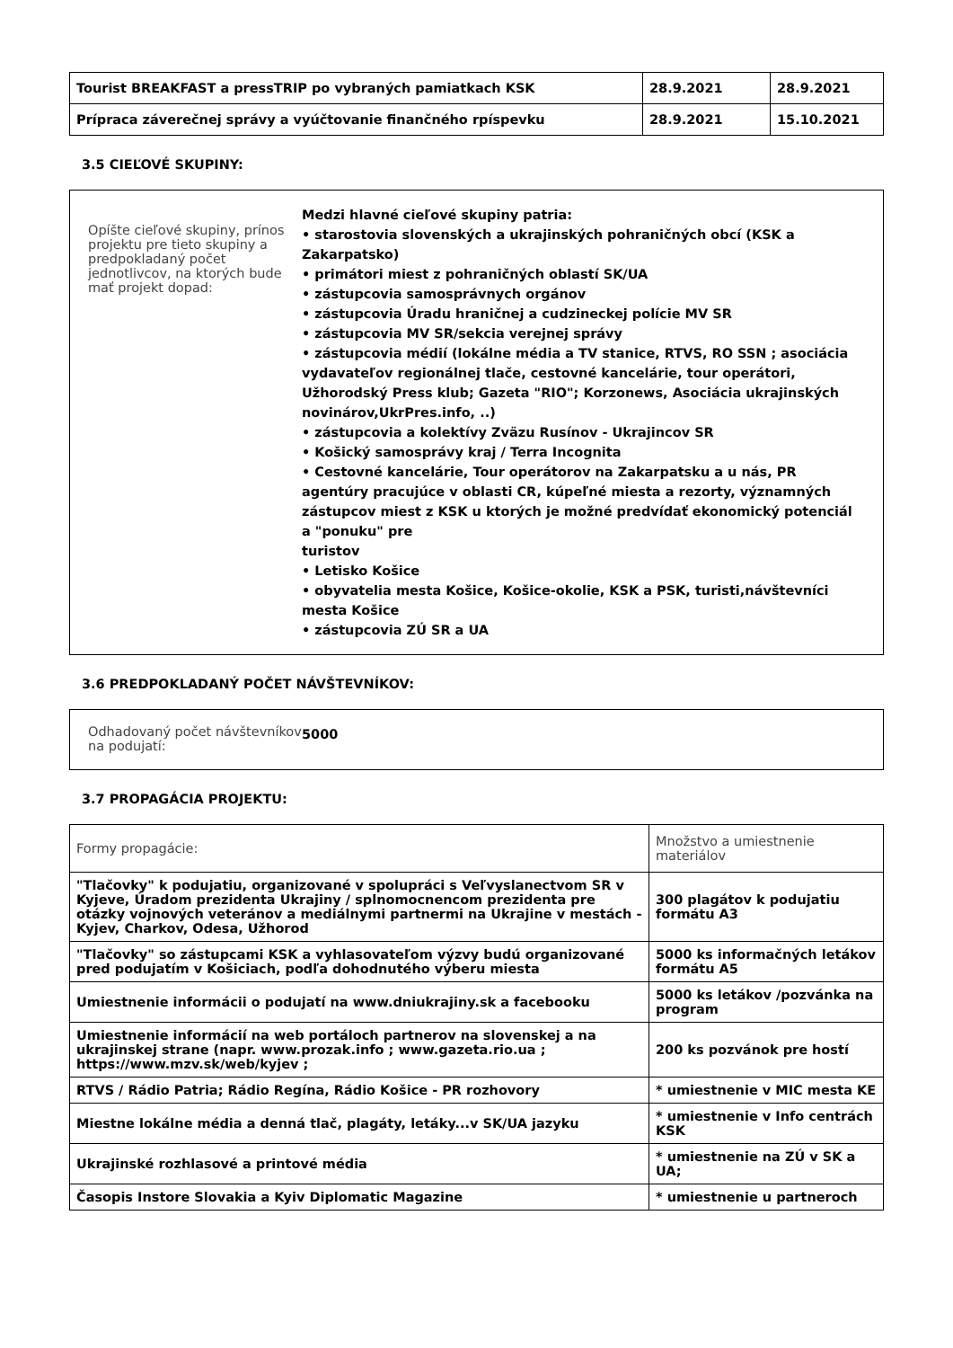| Tourist BREAKFAST a pressTRIP po vybraných pamiatkach KSK | 28.9.2021 | 28.9.2021 |
| Prípraca záverečnej správy a vyúčtovanie finančného rpíspevku | 28.9.2021 | 15.10.2021 |
3.5 CIEĽOVÉ SKUPINY:
Opíšte cieľové skupiny, prínos projektu pre tieto skupiny a predpokladaný počet jednotlivcov, na ktorých bude mať projekt dopad:
Medzi hlavné cieľové skupiny patria:
• starostovia slovenských a ukrajinských pohraničných obcí (KSK a Zakarpatsko)
• primátori miest z pohraničných oblastí SK/UA
• zástupcovia samosprávnych orgánov
• zástupcovia Úradu hraničnej a cudzineckej polície MV SR
• zástupcovia MV SR/sekcia verejnej správy
• zástupcovia médií (lokálne média a TV stanice, RTVS, RO SSN ; asociácia vydavateľov regionálnej tlače, cestovné kancelárie, tour operátori, Užhorodský Press klub; Gazeta "RIO"; Korzonews, Asociácia ukrajinských novinárov,UkrPres.info, ..)
• zástupcovia a kolektívy Zväzu Rusínov - Ukrajincov SR
• Košický samosprávy kraj / Terra Incognita
• Cestovné kancelárie, Tour operátorov na Zakarpatsku a u nás, PR agentúry pracujúce v oblasti CR, kúpeľné miesta a rezorty, významných zástupcov miest z KSK u ktorých je možné predvídať ekonomický potenciál a "ponuku" pre
turistov
• Letisko Košice
• obyvatelia mesta Košice, Košice-okolie, KSK a PSK, turisti,návštevníci mesta Košice
• zástupcovia ZÚ SR a UA
3.6 PREDPOKLADANÝ POČET NÁVŠTEVNÍKOV:
Odhadovaný počet návštevníkov na podujatí:
5000
3.7 PROPAGÁCIA PROJEKTU:
| Formy propagácie: | Množstvo a umiestnenie materiálov |
| "Tlačovky" k podujatiu, organizované v spolupráci s Veľvyslanectvom SR v Kyjeve, Úradom prezidenta Ukrajiny / splnomocnencom prezidenta pre otázky vojnových veteránov a mediálnymi partnermi na Ukrajine v mestách - Kyjev, Charkov, Odesa, Užhorod | 300 plagátov k podujatiu formátu A3 |
| "Tlačovky" so zástupcami KSK a vyhlasovateľom výzvy budú organizované pred podujatím v Košiciach, podľa dohodnutého výberu miesta | 5000 ks informačných letákov formátu A5 |
| Umiestnenie informácii o podujatí na www.dniukrajiny.sk a facebooku | 5000 ks letákov /pozvánka na program |
| Umiestnenie informácií na web portáloch partnerov na slovenskej a na ukrajinskej strane (napr. www.prozak.info ; www.gazeta.rio.ua ; https://www.mzv.sk/web/kyjev ; | 200 ks pozvánok pre hostí |
| RTVS / Rádio Patria; Rádio Regína, Rádio Košice - PR rozhovory | * umiestnenie v MIC mesta KE |
| Miestne lokálne média a denná tlač, plagáty, letáky...v SK/UA jazyku | * umiestnenie v Info centrách KSK |
| Ukrajinské rozhlasové a printové média | * umiestnenie na ZÚ v SK a UA; |
| Časopis Instore Slovakia a Kyiv Diplomatic Magazine | * umiestnenie u partneroch |